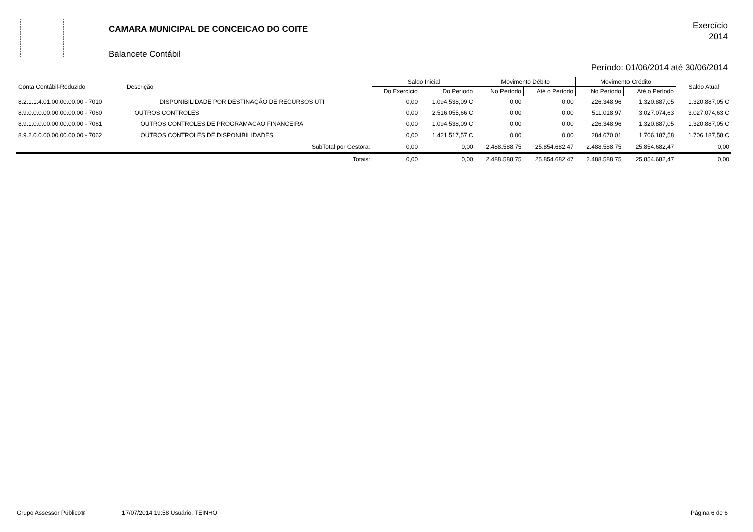CAMARA MUNICIPAL DE CONCEICAO DO COITE
Balancete Contábil
Exercício
2014
Período: 01/06/2014 até 30/06/2014
| Conta Contábil-Reduzido | Descrição | Saldo Inicial | | Movimento Débito | | Movimento Crédito | | Saldo Atual |
| --- | --- | --- | --- | --- | --- | --- | --- | --- |
| | | Do Exercício | Do Período | No Período | Até o Período | No Período | Até o Período | |
| 8.2.1.1.4.01.00.00.00.00 - 7010 | DISPONIBILIDADE POR DESTINAÇÃO DE RECURSOS UTI | 0,00 | 1.094.538,09 C | 0,00 | 0,00 | 226.348,96 | 1.320.887,05 | 1.320.887,05 C |
| 8.9.0.0.0.00.00.00.00.00 - 7060 | OUTROS CONTROLES | 0,00 | 2.516.055,66 C | 0,00 | 0,00 | 511.018,97 | 3.027.074,63 | 3.027.074,63 C |
| 8.9.1.0.0.00.00.00.00.00 - 7061 | OUTROS CONTROLES DE PROGRAMACAO FINANCEIRA | 0,00 | 1.094.538,09 C | 0,00 | 0,00 | 226.348,96 | 1.320.887,05 | 1.320.887,05 C |
| 8.9.2.0.0.00.00.00.00.00 - 7062 | OUTROS CONTROLES DE DISPONIBILIDADES | 0,00 | 1.421.517,57 C | 0,00 | 0,00 | 284.670,01 | 1.706.187,58 | 1.706.187,58 C |
| | SubTotal por Gestora: | 0,00 | 0,00 | 2.488.588,75 | 25.854.682,47 | 2.488.588,75 | 25.854.682,47 | 0,00 |
| | Totais: | 0,00 | 0,00 | 2.488.588,75 | 25.854.682,47 | 2.488.588,75 | 25.854.682,47 | 0,00 |
Grupo Assessor Público® 17/07/2014 19:58 Usuário: TEINHO Página 6 de 6